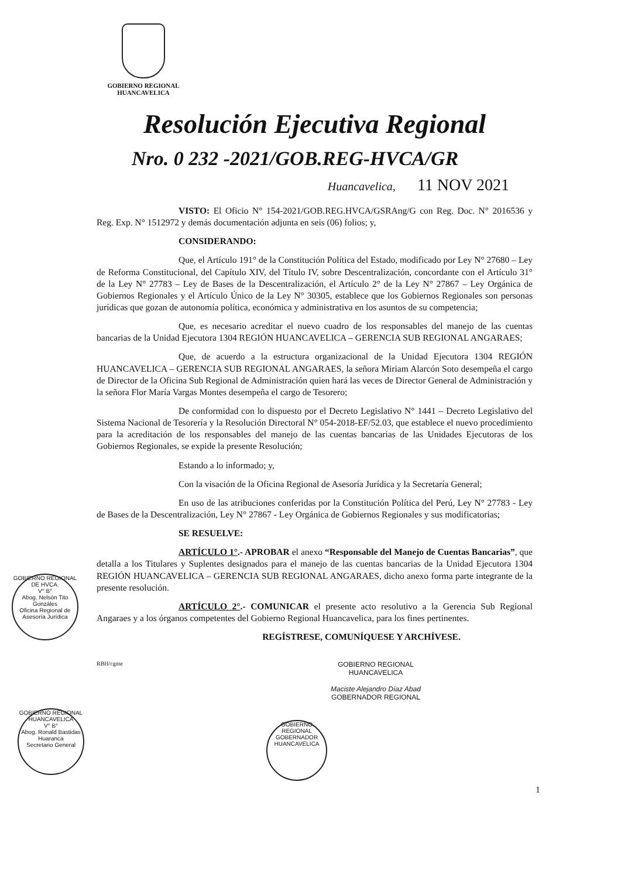GOBIERNO REGIONAL
HUANCAVELICA
Resolución Ejecutiva Regional
Nro. 0 232 -2021/GOB.REG-HVCA/GR
Huancavelica, 11 NOV 2021
VISTO: El Oficio N° 154-2021/GOB.REG.HVCA/GSRAng/G con Reg. Doc. N° 2016536 y Reg. Exp. N° 1512972 y demás documentación adjunta en seis (06) folios; y,
CONSIDERANDO:
Que, el Artículo 191° de la Constitución Política del Estado, modificado por Ley N° 27680 – Ley de Reforma Constitucional, del Capítulo XIV, del Título IV, sobre Descentralización, concordante con el Artículo 31° de la Ley N° 27783 – Ley de Bases de la Descentralización, el Artículo 2° de la Ley N° 27867 – Ley Orgánica de Gobiernos Regionales y el Artículo Único de la Ley N° 30305, establece que los Gobiernos Regionales son personas jurídicas que gozan de autonomía política, económica y administrativa en los asuntos de su competencia;
Que, es necesario acreditar el nuevo cuadro de los responsables del manejo de las cuentas bancarias de la Unidad Ejecutora 1304 REGIÓN HUANCAVELICA – GERENCIA SUB REGIONAL ANGARAES;
Que, de acuerdo a la estructura organizacional de la Unidad Ejecutora 1304 REGIÓN HUANCAVELICA – GERENCIA SUB REGIONAL ANGARAES, la señora Miriam Alarcón Soto desempeña el cargo de Director de la Oficina Sub Regional de Administración quien hará las veces de Director General de Administración y la señora Flor María Vargas Montes desempeña el cargo de Tesorero;
De conformidad con lo dispuesto por el Decreto Legislativo N° 1441 – Decreto Legislativo del Sistema Nacional de Tesorería y la Resolución Directoral N° 054-2018-EF/52.03, que establece el nuevo procedimiento para la acreditación de los responsables del manejo de las cuentas bancarias de las Unidades Ejecutoras de los Gobiernos Regionales, se expide la presente Resolución;
Estando a lo informado; y,
Con la visación de la Oficina Regional de Asesoría Jurídica y la Secretaría General;
En uso de las atribuciones conferidas por la Constitución Política del Perú, Ley N° 27783 - Ley de Bases de la Descentralización, Ley N° 27867 - Ley Orgánica de Gobiernos Regionales y sus modificatorias;
SE RESUELVE:
ARTÍCULO 1°.- APROBAR el anexo “Responsable del Manejo de Cuentas Bancarias”, que detalla a los Titulares y Suplentes designados para el manejo de las cuentas bancarias de la Unidad Ejecutora 1304 REGIÓN HUANCAVELICA – GERENCIA SUB REGIONAL ANGARAES, dicho anexo forma parte integrante de la presente resolución.
ARTÍCULO 2°.- COMUNICAR el presente acto resolutivo a la Gerencia Sub Regional Angaraes y a los órganos competentes del Gobierno Regional Huancavelica, para los fines pertinentes.
REGÍSTRESE, COMUNÍQUESE Y ARCHÍVESE.
RBH/cgme
GOBIERNO REGIONAL
HUANCAVELICA
Maciste Alejandro Díaz Abad
GOBERNADOR REGIONAL
GOBIERNO REGIONAL DE HVCA.
V° B°
Abog. Nelsón Tito Gonzáles
Oficina Regional de Asesoría Jurídica
GOBIERNO REGIONAL HUANCAVELICA
V° B°
Abog. Ronald Bastidas Huaranca
Secretario General
GOBIERNO REGIONAL
GOBERNADOR
HUANCAVELICA
1